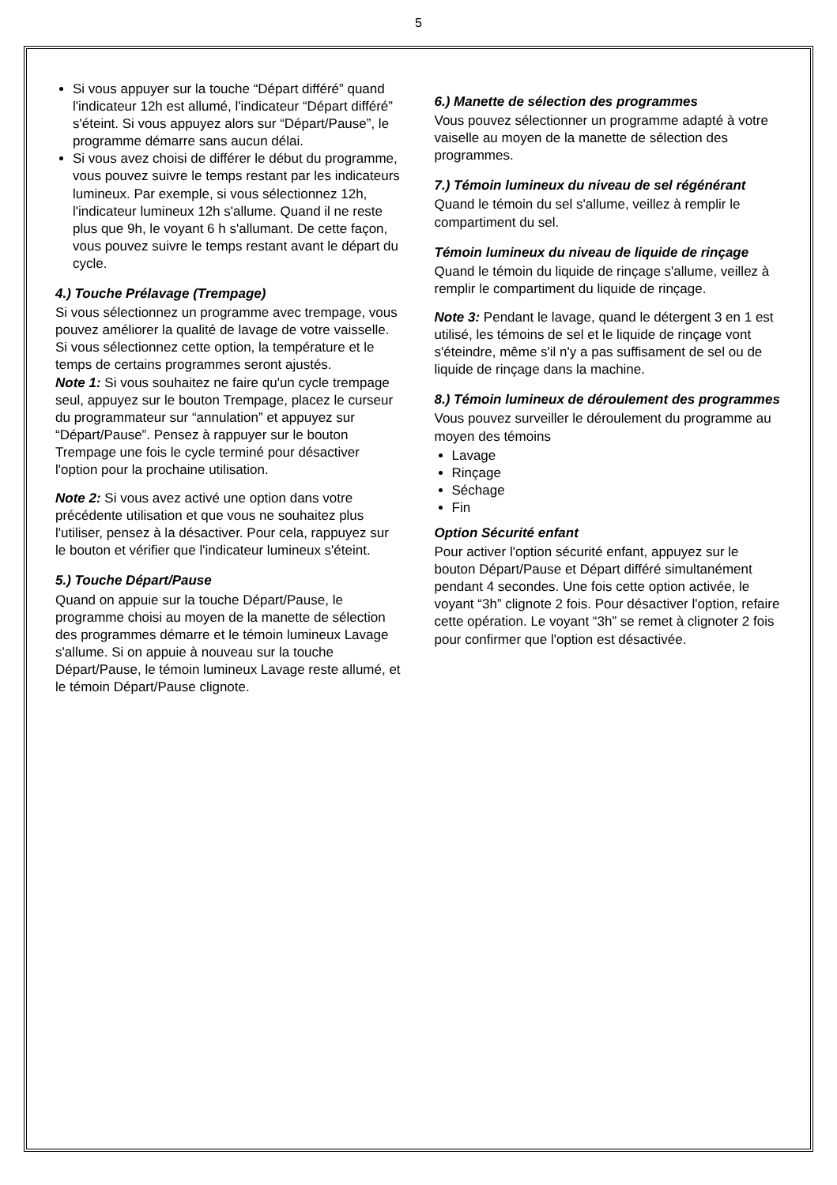5
Si vous appuyer sur la touche “Départ différé” quand l'indicateur 12h est allumé, l'indicateur “Départ différé” s'éteint. Si vous appuyez alors sur “Départ/Pause”, le programme démarre sans aucun délai.
Si vous avez choisi de différer le début du programme, vous pouvez suivre le temps restant par les indicateurs lumineux. Par exemple, si vous sélectionnez 12h, l'indicateur lumineux 12h s'allume. Quand il ne reste plus que 9h, le voyant 6 h s'allumant. De cette façon, vous pouvez suivre le temps restant avant le départ du cycle.
4.) Touche Prélavage (Trempage)
Si vous sélectionnez un programme avec trempage, vous pouvez améliorer la qualité de lavage de votre vaisselle. Si vous sélectionnez cette option, la température et le temps de certains programmes seront ajustés.
Note 1: Si vous souhaitez ne faire qu'un cycle trempage seul, appuyez sur le bouton Trempage, placez le curseur du programmateur sur “annulation” et appuyez sur “Départ/Pause”. Pensez à rappuyer sur le bouton Trempage une fois le cycle terminé pour désactiver l'option pour la prochaine utilisation.
Note 2: Si vous avez activé une option dans votre précédente utilisation et que vous ne souhaitez plus l'utiliser, pensez à la désactiver. Pour cela, rappuyez sur le bouton et vérifier que l'indicateur lumineux s'éteint.
5.) Touche Départ/Pause
Quand on appuie sur la touche Départ/Pause, le programme choisi au moyen de la manette de sélection des programmes démarre et le témoin lumineux Lavage s'allume. Si on appuie à nouveau sur la touche Départ/Pause, le témoin lumineux Lavage reste allumé, et le témoin Départ/Pause clignote.
6.) Manette de sélection des programmes
Vous pouvez sélectionner un programme adapté à votre vaiselle au moyen de la manette de sélection des programmes.
7.) Témoin lumineux du niveau de sel régénérant
Quand le témoin du sel s'allume, veillez à remplir le compartiment du sel.
Témoin lumineux du niveau de liquide de rinçage
Quand le témoin du liquide de rinçage s'allume, veillez à remplir le compartiment du liquide de rinçage.
Note 3: Pendant le lavage, quand le détergent 3 en 1 est utilisé, les témoins de sel et le liquide de rinçage vont s'éteindre, même s'il n'y a pas suffisament de sel ou de liquide de rinçage dans la machine.
8.) Témoin lumineux de déroulement des programmes
Vous pouvez surveiller le déroulement du programme au moyen des témoins
Lavage
Rinçage
Séchage
Fin
Option Sécurité enfant
Pour activer l'option sécurité enfant, appuyez sur le bouton Départ/Pause et Départ différé simultanément pendant 4 secondes. Une fois cette option activée, le voyant “3h” clignote 2 fois. Pour désactiver l'option, refaire cette opération. Le voyant “3h” se remet à clignoter 2 fois pour confirmer que l'option est désactivée.